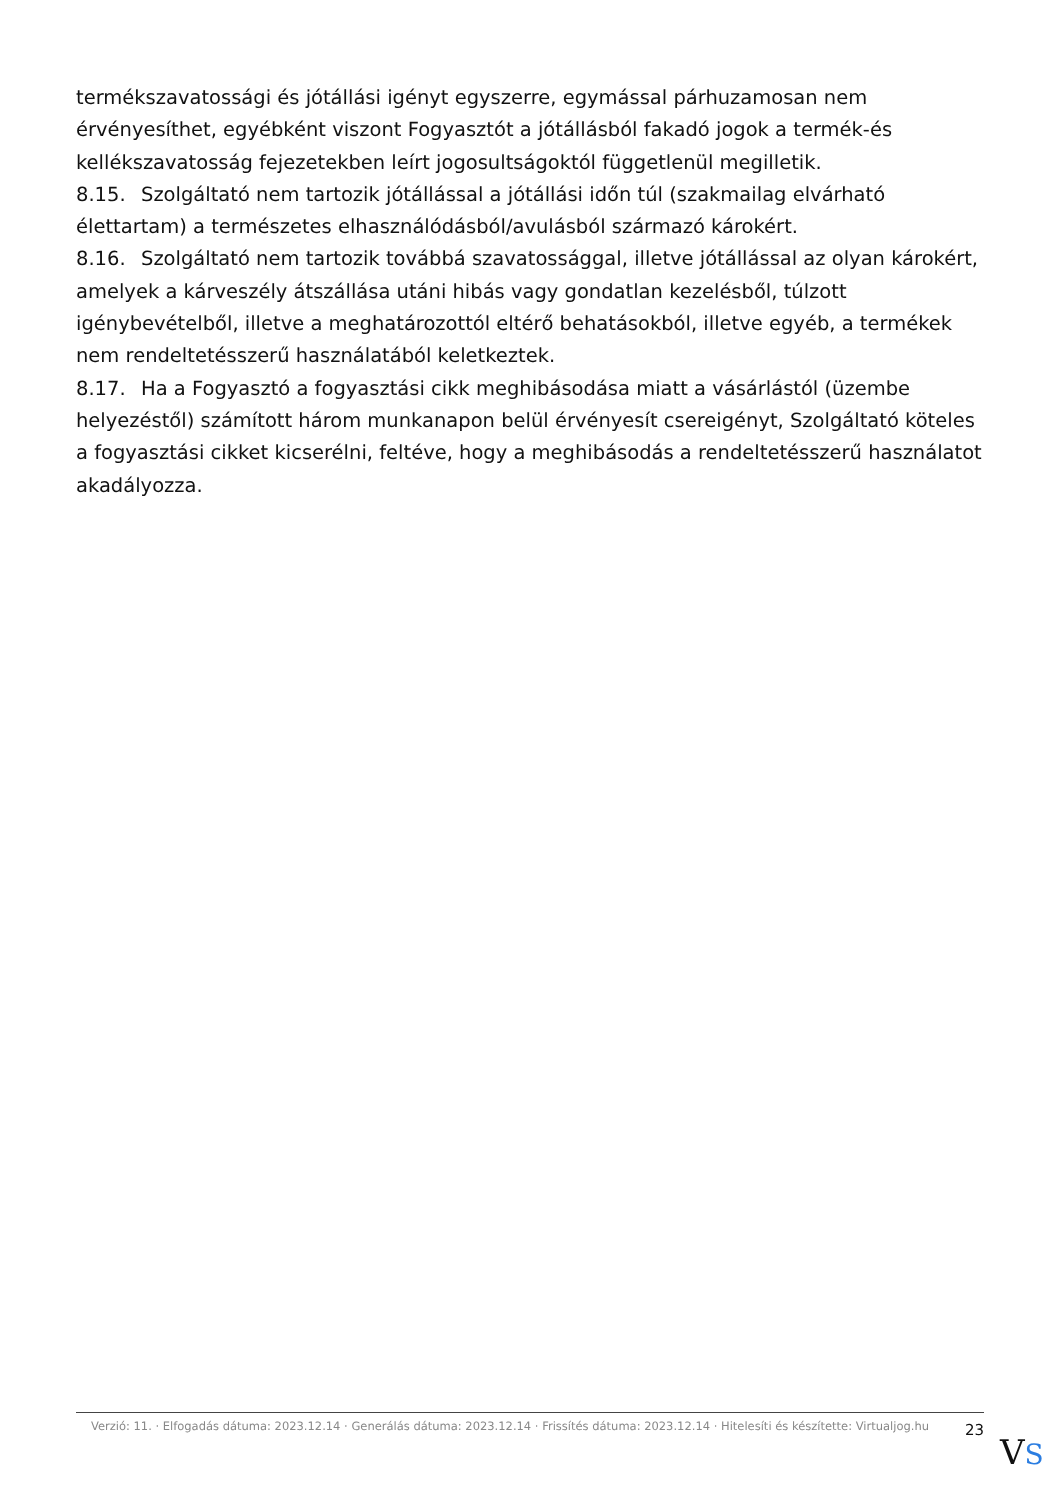termékszavatossági és jótállási igényt egyszerre, egymással párhuzamosan nem érvényesíthet, egyébként viszont Fogyasztót a jótállásból fakadó jogok a termék-és kellékszavatosság fejezetekben leírt jogosultságoktól függetlenül megilletik.
8.15. Szolgáltató nem tartozik jótállással a jótállási időn túl (szakmailag elvárható élettartam) a természetes elhasználódásból/avulásból származó károkért.
8.16. Szolgáltató nem tartozik továbbá szavatossággal, illetve jótállással az olyan károkért, amelyek a kárveszély átszállása utáni hibás vagy gondatlan kezelésből, túlzott igénybevételből, illetve a meghatározottól eltérő behatásokból, illetve egyéb, a termékek nem rendeltetésszerű használatából keletkeztek.
8.17. Ha a Fogyasztó a fogyasztási cikk meghibásodása miatt a vásárlástól (üzembe helyezéstől) számított három munkanapon belül érvényesít csereigényt, Szolgáltató köteles a fogyasztási cikket kicserélni, feltéve, hogy a meghibásodás a rendeltetésszerű használatot akadályozza.
Verzió: 11. · Elfogadás dátuma: 2023.12.14 · Generálás dátuma: 2023.12.14 · Frissítés dátuma: 2023.12.14 · Hitelesíti és készítette: Virtualjog.hu
23
VS